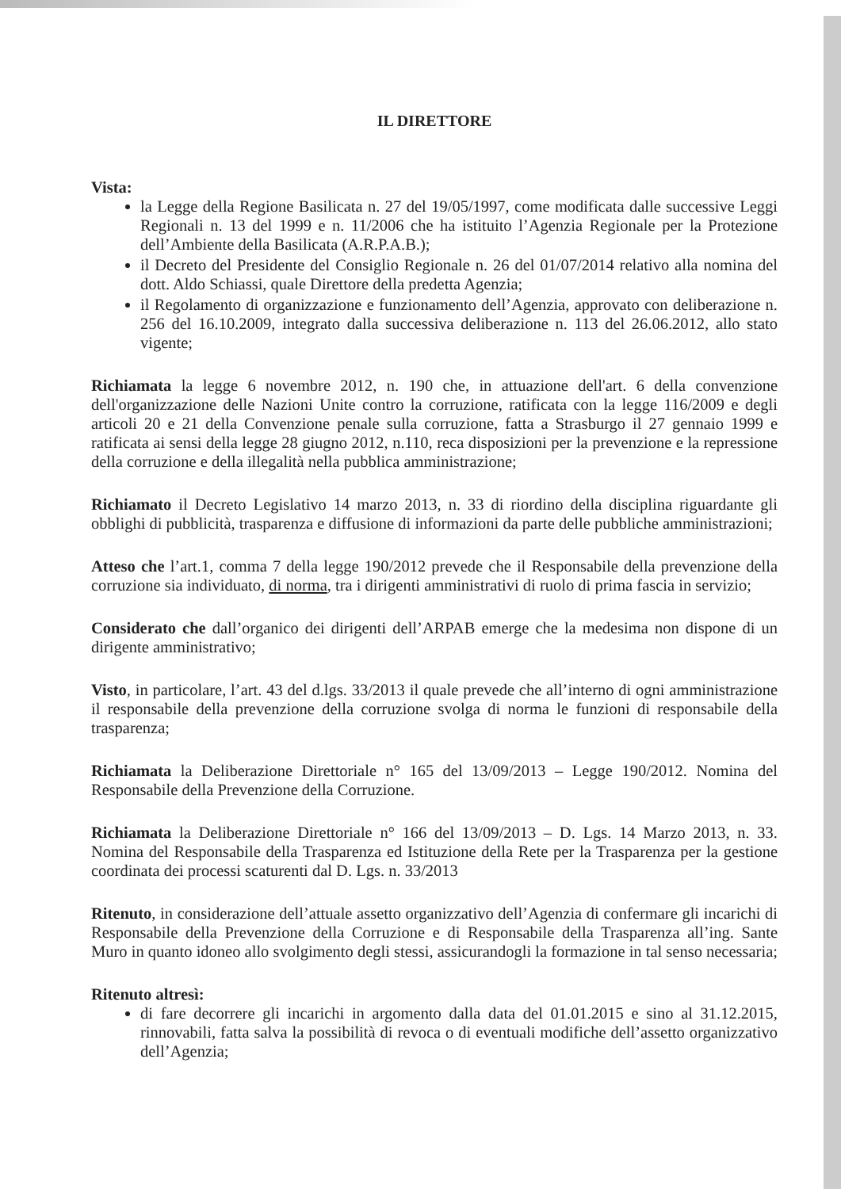IL DIRETTORE
Vista:
la Legge della Regione Basilicata n. 27 del 19/05/1997, come modificata dalle successive Leggi Regionali n. 13 del 1999 e n. 11/2006 che ha istituito l’Agenzia Regionale per la Protezione dell’Ambiente della Basilicata (A.R.P.A.B.);
il Decreto del Presidente del Consiglio Regionale n. 26 del 01/07/2014 relativo alla nomina del dott. Aldo Schiassi, quale Direttore della predetta Agenzia;
il Regolamento di organizzazione e funzionamento dell’Agenzia, approvato con deliberazione n. 256 del 16.10.2009, integrato dalla successiva deliberazione n. 113 del 26.06.2012, allo stato vigente;
Richiamata la legge 6 novembre 2012, n. 190 che, in attuazione dell'art. 6 della convenzione dell'organizzazione delle Nazioni Unite contro la corruzione, ratificata con la legge 116/2009 e degli articoli 20 e 21 della Convenzione penale sulla corruzione, fatta a Strasburgo il 27 gennaio 1999 e ratificata ai sensi della legge 28 giugno 2012, n.110, reca disposizioni per la prevenzione e la repressione della corruzione e della illegalità nella pubblica amministrazione;
Richiamato il Decreto Legislativo 14 marzo 2013, n. 33 di riordino della disciplina riguardante gli obblighi di pubblicità, trasparenza e diffusione di informazioni da parte delle pubbliche amministrazioni;
Atteso che l’art.1, comma 7 della legge 190/2012 prevede che il Responsabile della prevenzione della corruzione sia individuato, di norma, tra i dirigenti amministrativi di ruolo di prima fascia in servizio;
Considerato che dall’organico dei dirigenti dell’ARPAB emerge che la medesima non dispone di un dirigente amministrativo;
Visto, in particolare, l’art. 43 del d.lgs. 33/2013 il quale prevede che all’interno di ogni amministrazione il responsabile della prevenzione della corruzione svolga di norma le funzioni di responsabile della trasparenza;
Richiamata la Deliberazione Direttoriale n° 165 del 13/09/2013 – Legge 190/2012. Nomina del Responsabile della Prevenzione della Corruzione.
Richiamata la Deliberazione Direttoriale n° 166 del 13/09/2013 – D. Lgs. 14 Marzo 2013, n. 33. Nomina del Responsabile della Trasparenza ed Istituzione della Rete per la Trasparenza per la gestione coordinata dei processi scaturenti dal D. Lgs. n. 33/2013
Ritenuto, in considerazione dell’attuale assetto organizzativo dell’Agenzia di confermare gli incarichi di Responsabile della Prevenzione della Corruzione e di Responsabile della Trasparenza all’ing. Sante Muro in quanto idoneo allo svolgimento degli stessi, assicurandogli la formazione in tal senso necessaria;
Ritenuto altresì:
di fare decorrere gli incarichi in argomento dalla data del 01.01.2015 e sino al 31.12.2015, rinnovabili, fatta salva la possibilità di revoca o di eventuali modifiche dell’assetto organizzativo dell’Agenzia;